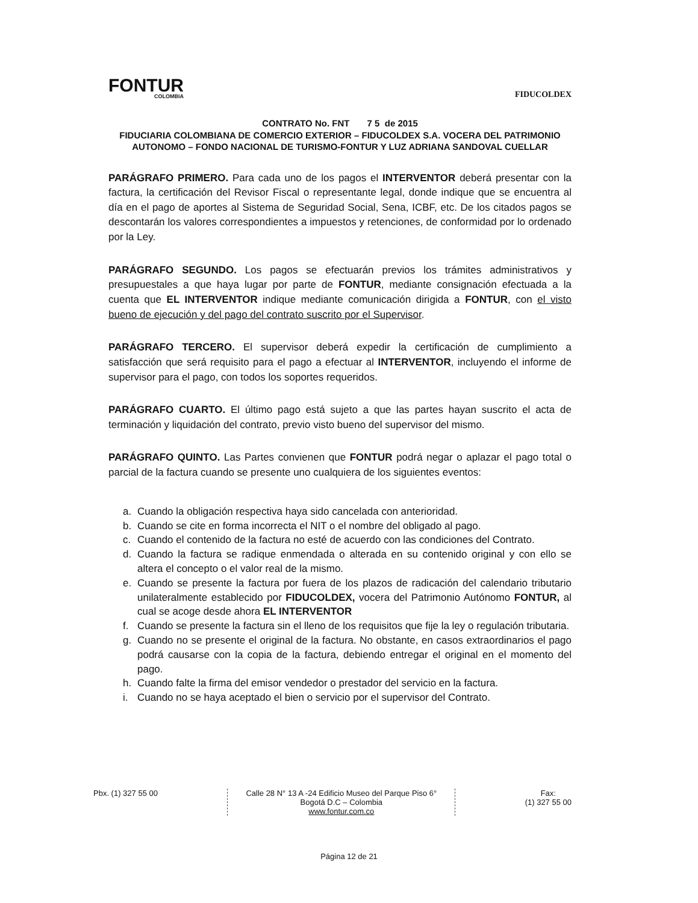FONTUR
COLOMBIA
FIDUCOLDEX
CONTRATO No. FNT 7 5 de 2015
FIDUCIARIA COLOMBIANA DE COMERCIO EXTERIOR – FIDUCOLDEX S.A. VOCERA DEL PATRIMONIO AUTONOMO – FONDO NACIONAL DE TURISMO-FONTUR Y LUZ ADRIANA SANDOVAL CUELLAR
PARÁGRAFO PRIMERO. Para cada uno de los pagos el INTERVENTOR deberá presentar con la factura, la certificación del Revisor Fiscal o representante legal, donde indique que se encuentra al día en el pago de aportes al Sistema de Seguridad Social, Sena, ICBF, etc. De los citados pagos se descontarán los valores correspondientes a impuestos y retenciones, de conformidad por lo ordenado por la Ley.
PARÁGRAFO SEGUNDO. Los pagos se efectuarán previos los trámites administrativos y presupuestales a que haya lugar por parte de FONTUR, mediante consignación efectuada a la cuenta que EL INTERVENTOR indique mediante comunicación dirigida a FONTUR, con el visto bueno de ejecución y del pago del contrato suscrito por el Supervisor.
PARÁGRAFO TERCERO. El supervisor deberá expedir la certificación de cumplimiento a satisfacción que será requisito para el pago a efectuar al INTERVENTOR, incluyendo el informe de supervisor para el pago, con todos los soportes requeridos.
PARÁGRAFO CUARTO. El último pago está sujeto a que las partes hayan suscrito el acta de terminación y liquidación del contrato, previo visto bueno del supervisor del mismo.
PARÁGRAFO QUINTO. Las Partes convienen que FONTUR podrá negar o aplazar el pago total o parcial de la factura cuando se presente uno cualquiera de los siguientes eventos:
a. Cuando la obligación respectiva haya sido cancelada con anterioridad.
b. Cuando se cite en forma incorrecta el NIT o el nombre del obligado al pago.
c. Cuando el contenido de la factura no esté de acuerdo con las condiciones del Contrato.
d. Cuando la factura se radique enmendada o alterada en su contenido original y con ello se altera el concepto o el valor real de la mismo.
e. Cuando se presente la factura por fuera de los plazos de radicación del calendario tributario unilateralmente establecido por FIDUCOLDEX, vocera del Patrimonio Autónomo FONTUR, al cual se acoge desde ahora EL INTERVENTOR
f. Cuando se presente la factura sin el lleno de los requisitos que fije la ley o regulación tributaria.
g. Cuando no se presente el original de la factura. No obstante, en casos extraordinarios el pago podrá causarse con la copia de la factura, debiendo entregar el original en el momento del pago.
h. Cuando falte la firma del emisor vendedor o prestador del servicio en la factura.
i. Cuando no se haya aceptado el bien o servicio por el supervisor del Contrato.
Pbx. (1) 327 55 00 Calle 28 N° 13 A -24 Edificio Museo del Parque Piso 6°
Bogotá D.C – Colombia
www.fontur.com.co
Fax:
(1) 327 55 00
Página 12 de 21